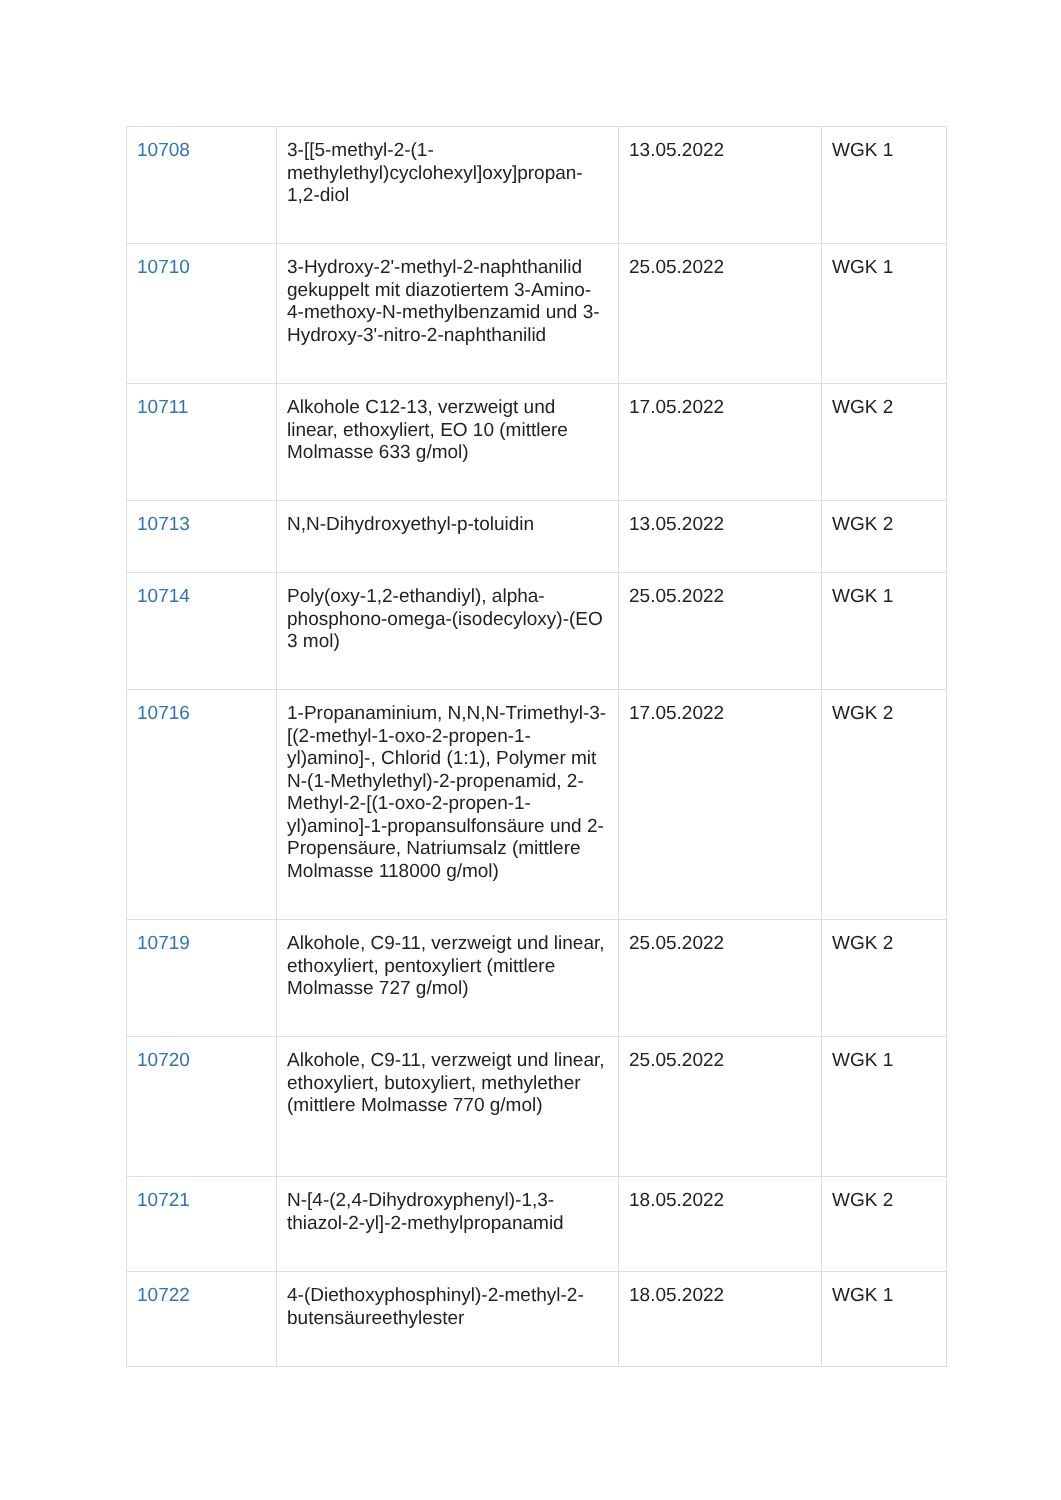| 10708 | 3-[[5-methyl-2-(1-methylethyl)cyclohexyl]oxy]propan-1,2-diol | 13.05.2022 | WGK 1 |
| 10710 | 3-Hydroxy-2'-methyl-2-naphthanilid gekuppelt mit diazotiertem 3-Amino-4-methoxy-N-methylbenzamid und 3-Hydroxy-3'-nitro-2-naphthanilid | 25.05.2022 | WGK 1 |
| 10711 | Alkohole C12-13, verzweigt und linear, ethoxyliert, EO 10 (mittlere Molmasse 633 g/mol) | 17.05.2022 | WGK 2 |
| 10713 | N,N-Dihydroxyethyl-p-toluidin | 13.05.2022 | WGK 2 |
| 10714 | Poly(oxy-1,2-ethandiyl), alpha-phosphono-omega-(isodecyloxy)-(EO 3 mol) | 25.05.2022 | WGK 1 |
| 10716 | 1-Propanaminium, N,N,N-Trimethyl-3-[(2-methyl-1-oxo-2-propen-1-yl)amino]-, Chlorid (1:1), Polymer mit N-(1-Methylethyl)-2-propenamid, 2-Methyl-2-[(1-oxo-2-propen-1-yl)amino]-1-propansulfonsäure und 2-Propensäure, Natriumsalz (mittlere Molmasse 118000 g/mol) | 17.05.2022 | WGK 2 |
| 10719 | Alkohole, C9-11, verzweigt und linear, ethoxyliert, pentoxyliert (mittlere Molmasse 727 g/mol) | 25.05.2022 | WGK 2 |
| 10720 | Alkohole, C9-11, verzweigt und linear, ethoxyliert, butoxyliert, methylether (mittlere Molmasse 770 g/mol) | 25.05.2022 | WGK 1 |
| 10721 | N-[4-(2,4-Dihydroxyphenyl)-1,3-thiazol-2-yl]-2-methylpropanamid | 18.05.2022 | WGK 2 |
| 10722 | 4-(Diethoxyphosphinyl)-2-methyl-2-butensäureethylester | 18.05.2022 | WGK 1 |